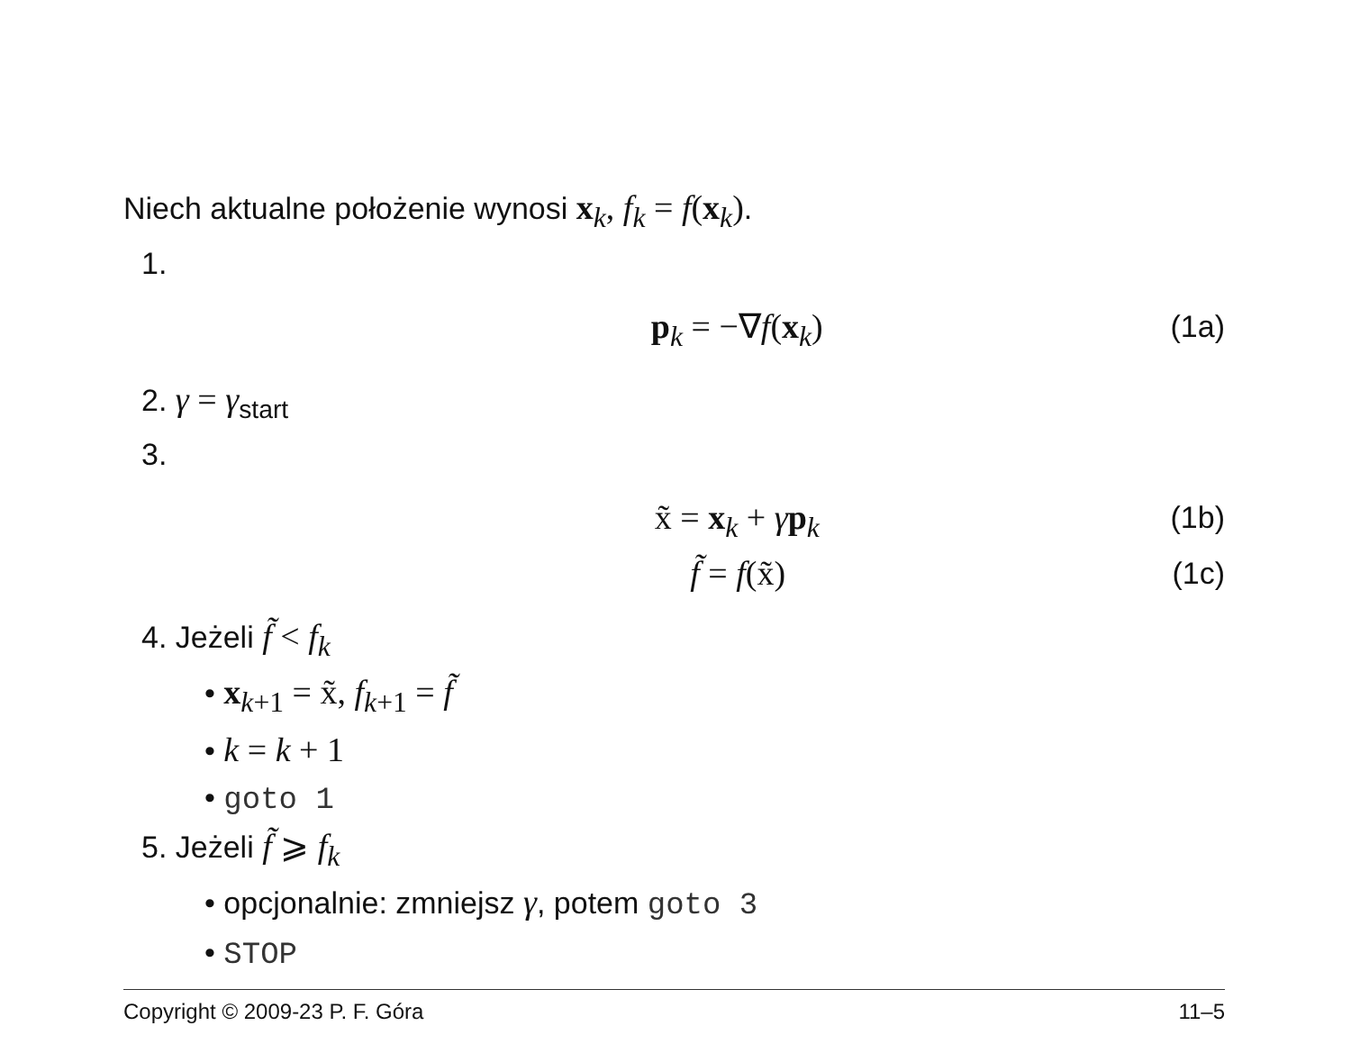Niech aktualne położenie wynosi x<sub>k</sub>, f<sub>k</sub> = f(x<sub>k</sub>).
1.
p<sub>k</sub> = −∇f(x<sub>k</sub>) (1a)
2. γ = γ<sub>start</sub>
3.
x̃ = x<sub>k</sub> + γp<sub>k</sub> (1b)
f̃ = f(x̃) (1c)
4. Jeżeli f̃ < f<sub>k</sub>
• x<sub>k</sub><sub>+1</sub> = x̃, f<sub>k</sub><sub>+1</sub> = f̃
• k = k + 1
• goto 1
5. Jeżeli f̃ ⩾ f<sub>k</sub>
• opcjonalnie: zmniejsz γ, potem goto 3
• STOP
Copyright © 2009-23 P. F. Góra 11–5